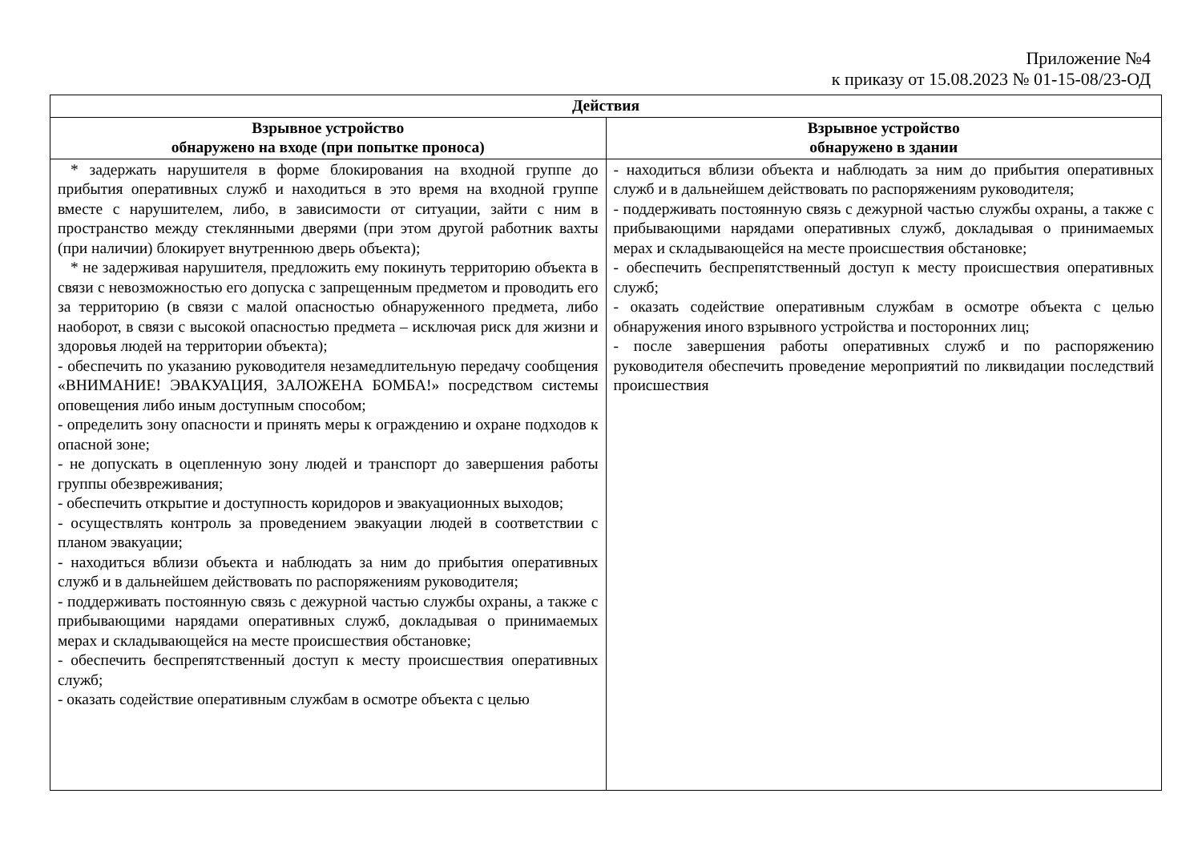Приложение №4
к приказу от 15.08.2023 № 01-15-08/23-ОД
| Действия | |
| --- | --- |
| Взрывное устройство обнаружено на входе (при попытке проноса) | Взрывное устройство обнаружено в здании |
| * задержать нарушителя в форме блокирования на входной группе до прибытия оперативных служб и находиться в это время на входной группе вместе с нарушителем, либо, в зависимости от ситуации, зайти с ним в пространство между стеклянными дверями (при этом другой работник вахты (при наличии) блокирует внутреннюю дверь объекта); * не задерживая нарушителя, предложить ему покинуть территорию объекта в связи с невозможностью его допуска с запрещенным предметом и проводить его за территорию (в связи с малой опасностью обнаруженного предмета, либо наоборот, в связи с высокой опасностью предмета – исключая риск для жизни и здоровья людей на территории объекта); - обеспечить по указанию руководителя незамедлительную передачу сообщения «ВНИМАНИЕ! ЭВАКУАЦИЯ, ЗАЛОЖЕНА БОМБА!» посредством системы оповещения либо иным доступным способом; - определить зону опасности и принять меры к ограждению и охране подходов к опасной зоне; - не допускать в оцепленную зону людей и транспорт до завершения работы группы обезвреживания; - обеспечить открытие и доступность коридоров и эвакуационных выходов; - осуществлять контроль за проведением эвакуации людей в соответствии с планом эвакуации; - находиться вблизи объекта и наблюдать за ним до прибытия оперативных служб и в дальнейшем действовать по распоряжениям руководителя; - поддерживать постоянную связь с дежурной частью службы охраны, а также с прибывающими нарядами оперативных служб, докладывая о принимаемых мерах и складывающейся на месте происшествия обстановке; - обеспечить беспрепятственный доступ к месту происшествия оперативных служб; - оказать содействие оперативным службам в осмотре объекта с целью | - находиться вблизи объекта и наблюдать за ним до прибытия оперативных служб и в дальнейшем действовать по распоряжениям руководителя; - поддерживать постоянную связь с дежурной частью службы охраны, а также с прибывающими нарядами оперативных служб, докладывая о принимаемых мерах и складывающейся на месте происшествия обстановке; - обеспечить беспрепятственный доступ к месту происшествия оперативных служб; - оказать содействие оперативным службам в осмотре объекта с целью обнаружения иного взрывного устройства и посторонних лиц; - после завершения работы оперативных служб и по распоряжению руководителя обеспечить проведение мероприятий по ликвидации последствий происшествия |